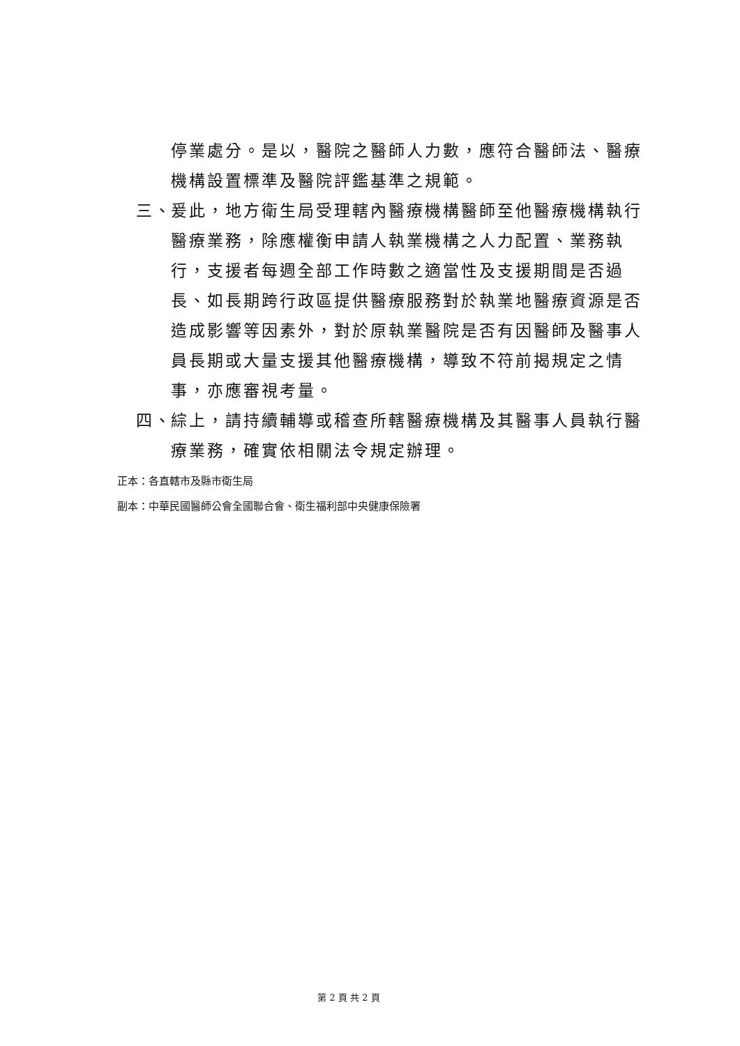停業處分。是以，醫院之醫師人力數，應符合醫師法、醫療機構設置標準及醫院評鑑基準之規範。
三、 爰此，地方衛生局受理轄內醫療機構醫師至他醫療機構執行醫療業務，除應權衡申請人執業機構之人力配置、業務執行，支援者每週全部工作時數之適當性及支援期間是否過長、如長期跨行政區提供醫療服務對於執業地醫療資源是否造成影響等因素外，對於原執業醫院是否有因醫師及醫事人員長期或大量支援其他醫療機構，導致不符前揭規定之情事，亦應審視考量。
四、 綜上，請持續輔導或稽查所轄醫療機構及其醫事人員執行醫療業務，確實依相關法令規定辦理。
正本：各直轄市及縣市衛生局
副本：中華民國醫師公會全國聯合會、衛生福利部中央健康保險署
第 2 頁 共 2 頁